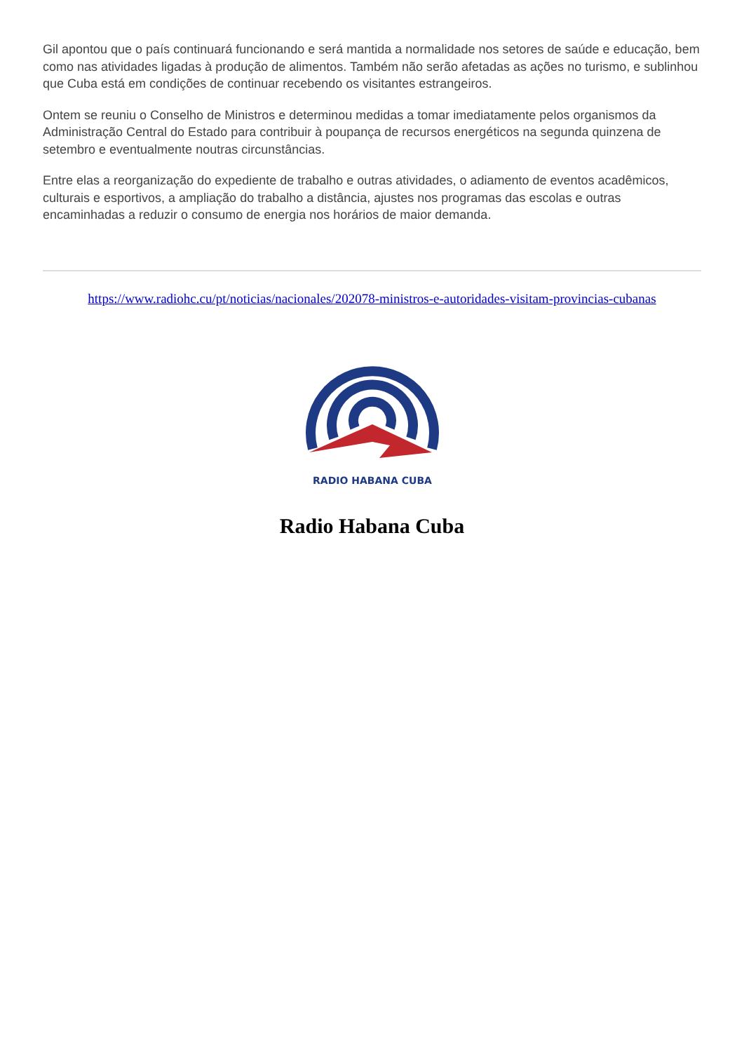Gil apontou que o país continuará funcionando e será mantida a normalidade nos setores de saúde e educação, bem como nas atividades ligadas à produção de alimentos. Também não serão afetadas as ações no turismo, e sublinhou que Cuba está em condições de continuar recebendo os visitantes estrangeiros.
Ontem se reuniu o Conselho de Ministros e determinou medidas a tomar imediatamente pelos organismos da Administração Central do Estado para contribuir à poupança de recursos energéticos na segunda quinzena de setembro e eventualmente noutras circunstâncias.
Entre elas a reorganização do expediente de trabalho e outras atividades, o adiamento de eventos acadêmicos, culturais e esportivos, a ampliação do trabalho a distância, ajustes nos programas das escolas e outras encaminhadas a reduzir o consumo de energia nos horários de maior demanda.
https://www.radiohc.cu/pt/noticias/nacionales/202078-ministros-e-autoridades-visitam-provincias-cubanas
RADIO HABANA CUBA
Radio Habana Cuba